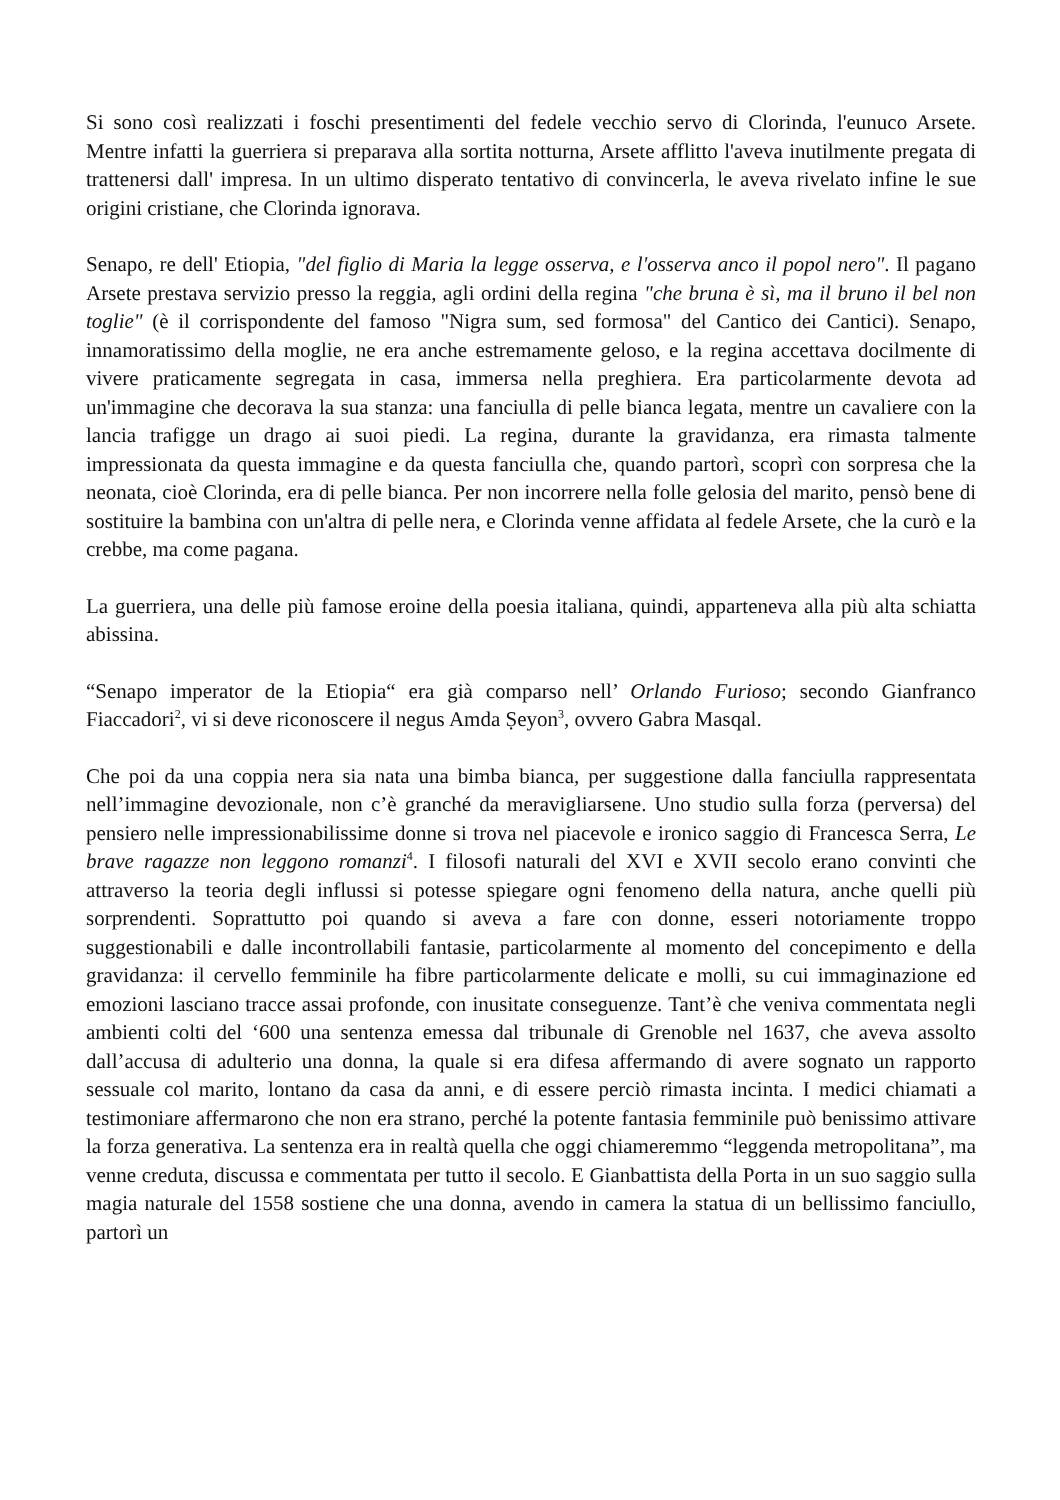Si sono così realizzati i foschi presentimenti del fedele vecchio servo di Clorinda, l'eunuco Arsete. Mentre infatti la guerriera si preparava alla sortita notturna, Arsete afflitto l'aveva inutilmente pregata di trattenersi dall' impresa. In un ultimo disperato tentativo di convincerla, le aveva rivelato infine le sue origini cristiane, che Clorinda ignorava.
Senapo, re dell' Etiopia, "del figlio di Maria la legge osserva, e l'osserva anco il popol nero". Il pagano Arsete prestava servizio presso la reggia, agli ordini della regina "che bruna è sì, ma il bruno il bel non toglie" (è il corrispondente del famoso "Nigra sum, sed formosa" del Cantico dei Cantici). Senapo, innamoratissimo della moglie, ne era anche estremamente geloso, e la regina accettava docilmente di vivere praticamente segregata in casa, immersa nella preghiera. Era particolarmente devota ad un'immagine che decorava la sua stanza: una fanciulla di pelle bianca legata, mentre un cavaliere con la lancia trafigge un drago ai suoi piedi. La regina, durante la gravidanza, era rimasta talmente impressionata da questa immagine e da questa fanciulla che, quando partorì, scoprì con sorpresa che la neonata, cioè Clorinda, era di pelle bianca. Per non incorrere nella folle gelosia del marito, pensò bene di sostituire la bambina con un'altra di pelle nera, e Clorinda venne affidata al fedele Arsete, che la curò e la crebbe, ma come pagana.
La guerriera, una delle più famose eroine della poesia italiana, quindi, apparteneva alla più alta schiatta abissina.
“Senapo imperator de la Etiopia“ era già comparso nell’ Orlando Furioso; secondo Gianfranco Fiaccadori<sup>2</sup>, vi si deve riconoscere il negus Amda Ṣeyon<sup>3</sup>, ovvero Gabra Masqal.
Che poi da una coppia nera sia nata una bimba bianca, per suggestione dalla fanciulla rappresentata nell’immagine devozionale, non c’è granché da meravigliarsene. Uno studio sulla forza (perversa) del pensiero nelle impressionabilissime donne si trova nel piacevole e ironico saggio di Francesca Serra, Le brave ragazze non leggono romanzi<sup>4</sup>. I filosofi naturali del XVI e XVII secolo erano convinti che attraverso la teoria degli influssi si potesse spiegare ogni fenomeno della natura, anche quelli più sorprendenti. Soprattutto poi quando si aveva a fare con donne, esseri notoriamente troppo suggestionabili e dalle incontrollabili fantasie, particolarmente al momento del concepimento e della gravidanza: il cervello femminile ha fibre particolarmente delicate e molli, su cui immaginazione ed emozioni lasciano tracce assai profonde, con inusitate conseguenze. Tant’è che veniva commentata negli ambienti colti del ‘600 una sentenza emessa dal tribunale di Grenoble nel 1637, che aveva assolto dall’accusa di adulterio una donna, la quale si era difesa affermando di avere sognato un rapporto sessuale col marito, lontano da casa da anni, e di essere perciò rimasta incinta. I medici chiamati a testimoniare affermarono che non era strano, perché la potente fantasia femminile può benissimo attivare la forza generativa. La sentenza era in realtà quella che oggi chiameremmo “leggenda metropolitana”, ma venne creduta, discussa e commentata per tutto il secolo. E Gianbattista della Porta in un suo saggio sulla magia naturale del 1558 sostiene che una donna, avendo in camera la statua di un bellissimo fanciullo, partorì un